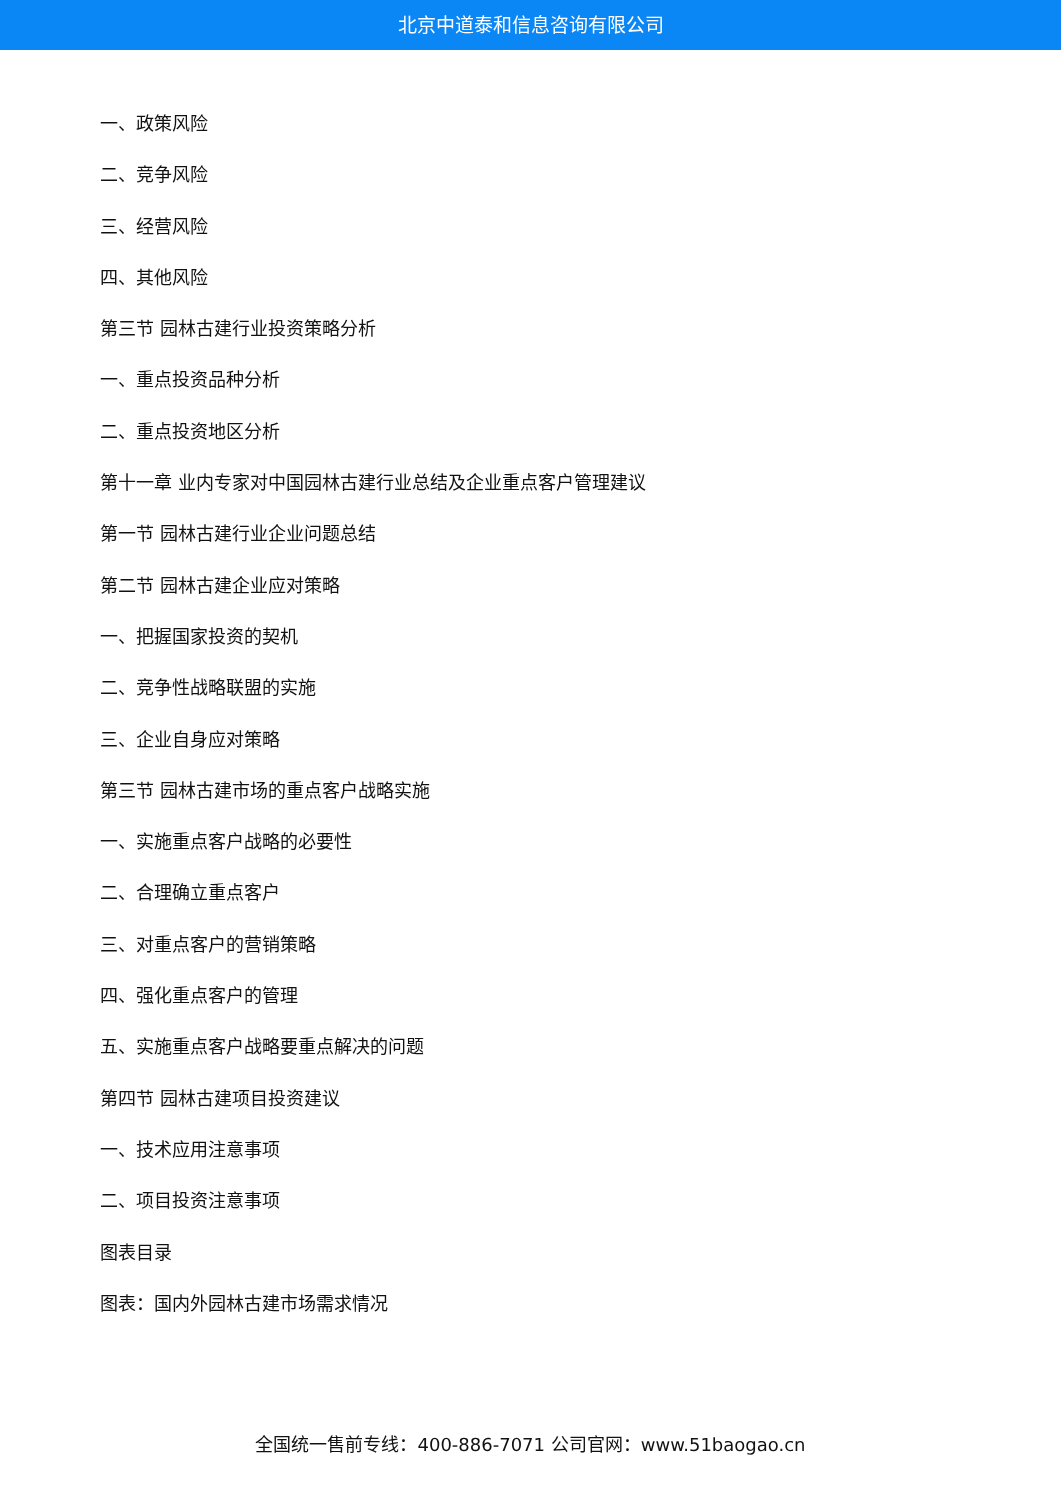北京中道泰和信息咨询有限公司
一、政策风险
二、竞争风险
三、经营风险
四、其他风险
第三节 园林古建行业投资策略分析
一、重点投资品种分析
二、重点投资地区分析
第十一章 业内专家对中国园林古建行业总结及企业重点客户管理建议
第一节 园林古建行业企业问题总结
第二节 园林古建企业应对策略
一、把握国家投资的契机
二、竞争性战略联盟的实施
三、企业自身应对策略
第三节 园林古建市场的重点客户战略实施
一、实施重点客户战略的必要性
二、合理确立重点客户
三、对重点客户的营销策略
四、强化重点客户的管理
五、实施重点客户战略要重点解决的问题
第四节 园林古建项目投资建议
一、技术应用注意事项
二、项目投资注意事项
图表目录
图表：国内外园林古建市场需求情况
全国统一售前专线：400-886-7071 公司官网：www.51baogao.cn